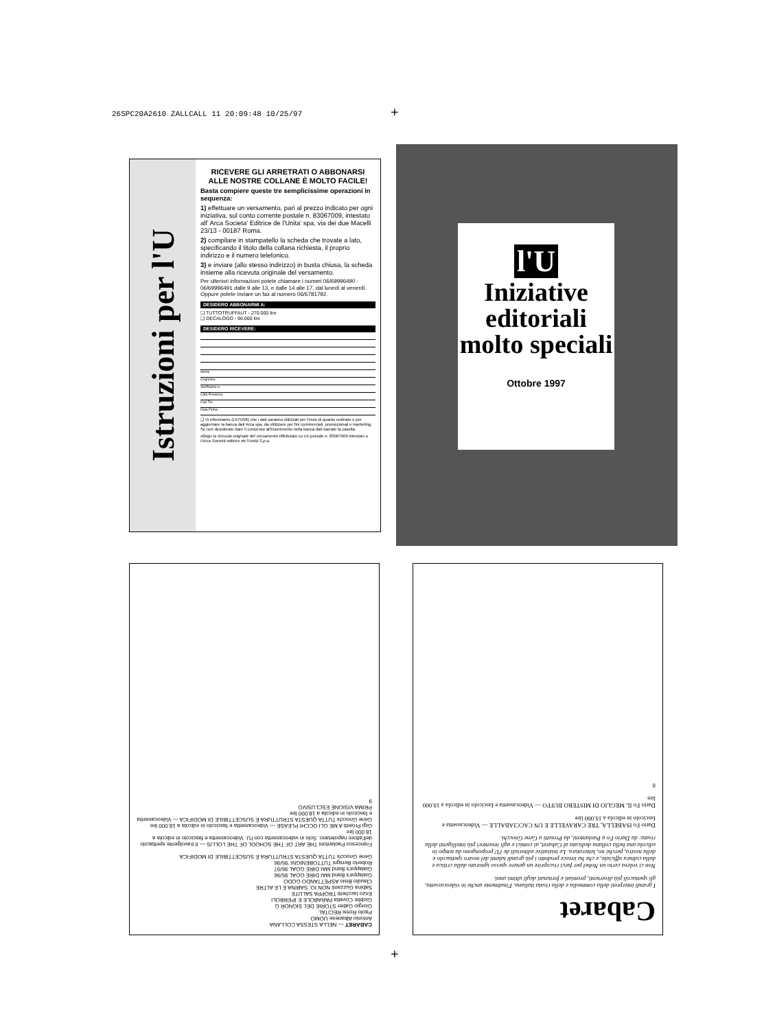26SPC20A2610 ZALLCALL 11 20:09:48 10/25/97
+
Istruzioni per l'U
RICEVERE GLI ARRETRATI O ABBONARSI ALLE NOSTRE COLLANE È MOLTO FACILE!
Basta compiere queste tre semplicissime operazioni in sequenza:
1) effettuare un versamento, pari al prezzo indicato per ogni iniziativa, sul conto corrente postale n. 83067009, intestato all' Arca Societa' Editrice de l'Unita' spa, via dei due Macelli 23/13 - 00187 Roma.
2) compilare in stampatello la scheda che trovate a lato, specificando il titolo della collana richiesta, il proprio indirizzo e il numero telefonico.
3) e inviare (allo stesso indirizzo) in busta chiusa, la scheda insieme alla ricevuta originale del versamento.
Per ulteriori informazioni potete chiamare i numeri 06/69996490 - 06/69996491 dalle 9 alle 13, e dalle 14 alle 17, dal lunedì al venerdì. Oppure potete inviare un fax al numero 06/6781792.
DESIDERO ABBONARMI A:
❑ TUTTOTRUFFAUT - 270.000 lire
❑ DECALOGO - 96.000 lire
DESIDERO RICEVERE:
Nome
Cognome
Via/Piazza n.
Città Provincia
Cap Tel.
Data Firma
❑ Vi informiamo (L675/96) che i dati saranno utilizzati per l'invio di quanto ordinato e per aggiornare la banca dati Arca spa, da utilizzare per fini commerciali, promozionali e marketing. Se non desiderate dare il consenso all'inserimento nella banca dati barrate la casella.
Allego la ricevuta originale del versamento effettutato su c/c postale n. 83067009 intestato a l'Arca Società editrice de l'Unità S.p.a.
l'U
Iniziative editoriali molto speciali
Ottobre 1997
CABARET — NELLA STESSA COLLANA
Antonio Albanese UOMO
Paolo Rossi RECITAL
Giorgio Gaber STORIE DEL SIGNOR G
Giobbe Covatta PARABOLE E IPERBOLI
Enzo Iacchetti TROPPA SALUTE
Sabina Guzzanti NON IO, SABINA E LE ALTRE
Claudio Bisio ASPETTANDO GODO
Gialappa's Band MAI DIRE GOAL 95/96
Gialappa's Band MAI DIRE GOAL 96/97
Roberto Benigni TUTTOBENIGNI '95/96
Gene Gnocchi TUTTA QUESTA STRUTTURA È SUSCETTIBILE DI MODIFICA
Francesco Paolantoni THE ART OF THE SCHOOL OF THE LOLLIS — Il travolgente spettacolo dell'attore napoletano. Solo in videocassetta con l'U. Videocassetta e fascicolo in edicola a 18.000 lire
Gigi Proietti A ME GLI OCCHI PLEASE — Videocassetta e fascicolo in edicola a 18.000 lire
Gene Gnocchi TUTTA QUESTA STRUTTURA È SUSCETTIBILE DI MODIFICA — Videocassetta e fascicolo in edicola a 18.000 lire
PRIMA VISIONE ESCLUSIVO
9
Cabaret
I grandi interpreti della commedia e della risata italiana. Finalmente anche in videocassetta, gli spettacoli più divertenti, premiati e fortunati degli ultimi anni.
Non ci voleva certo un Nobel per farci riscoprire un genere spesso ignorato dalla critica e dalla cultura ufficiale, e che ha invece prodotto i più grandi talenti del nostro spettacolo e della nostra, perché no, letteratura. Le iniziative editoriali de l'U propongono da tempo in edicola una bella collana dedicata al Cabaret, ai comici e agli inventori più intelligenti della risata: da Dario Fo a Paolantoni, da Proietti a Gene Gnocchi.
Dario Fo ISABELLA, TRE CARAVELLE E UN CACCIABALLE — Videocassetta e fascicolo in edicola a 18.000 lire
Dario Fo IL MEGLIO DI MISTERO BUFFO — Videocassetta e fascicolo in edicola a 18.000 lire
8
+